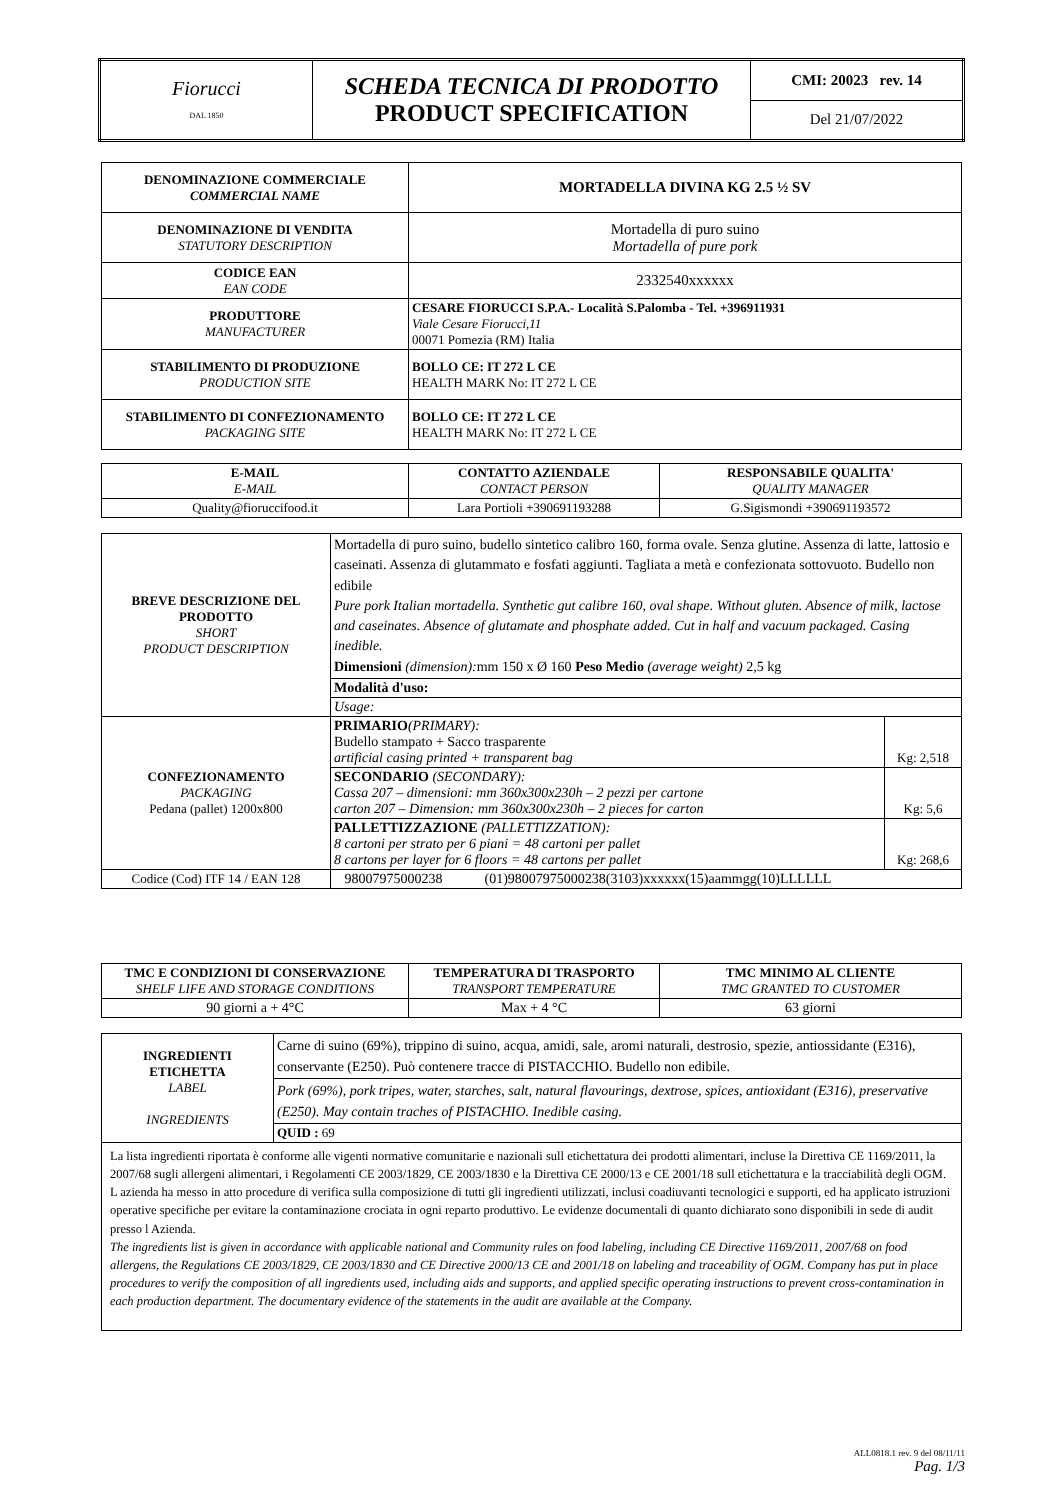| Fiorucci DAL 1850 | SCHEDA TECNICA DI PRODOTTO PRODUCT SPECIFICATION | CMI: 20023 rev. 14 |
| | | Del 21/07/2022 |
| DENOMINAZIONE COMMERCIALE COMMERCIAL NAME | MORTADELLA DIVINA KG 2.5 ½ SV |
| DENOMINAZIONE DI VENDITA STATUTORY DESCRIPTION | Mortadella di puro suino Mortadella of pure pork |
| CODICE EAN EAN CODE | 2332540xxxxxx |
| PRODUTTORE MANUFACTURER | CESARE FIORUCCI S.P.A.- Località S.Palomba - Tel. +396911931 Viale Cesare Fiorucci,11 00071 Pomezia (RM) Italia |
| STABILIMENTO DI PRODUZIONE PRODUCTION SITE | BOLLO CE: IT 272 L CE HEALTH MARK No: IT 272 L CE |
| STABILIMENTO DI CONFEZIONAMENTO PACKAGING SITE | BOLLO CE: IT 272 L CE HEALTH MARK No: IT 272 L CE |
| E-MAIL E-MAIL | CONTATTO AZIENDALE CONTACT PERSON | RESPONSABILE QUALITA' QUALITY MANAGER |
| Quality@fioruccifood.it | Lara Portioli +390691193288 | G.Sigismondi +390691193572 |
| BREVE DESCRIZIONE DEL PRODOTTO SHORT PRODUCT DESCRIPTION | Mortadella di puro suino, budello sintetico calibro 160, forma ovale. Senza glutine. Assenza di latte, lattosio e caseinati. Assenza di glutammato e fosfati aggiunti. Tagliata a metà e confezionata sottovuoto. Budello non edibile Pure pork Italian mortadella. Synthetic gut calibre 160, oval shape. Without gluten. Absence of milk, lactose and caseinates. Absence of glutamate and phosphate added. Cut in half and vacuum packaged. Casing inedible. Dimensioni (dimension): mm 150 x Ø 160 Peso Medio (average weight) 2,5 kg | |
| | Modalità d'uso: | |
| | Usage: | |
| CONFEZIONAMENTO PACKAGING Pedana (pallet) 1200x800 | PRIMARIO (PRIMARY): Budello stampato + Sacco trasparente artificial casing printed + transparent bag | Kg: 2,518 |
| | SECONDARIO (SECONDARY): Cassa 207 – dimensioni: mm 360x300x230h – 2 pezzi per cartone carton 207 – Dimension: mm 360x300x230h – 2 pieces for carton | Kg: 5,6 |
| | PALLETTIZZAZIONE (PALLETTIZZATION): 8 cartoni per strato per 6 piani = 48 cartoni per pallet 8 cartons per layer for 6 floors = 48 cartons per pallet | Kg: 268,6 |
| Codice (Cod) ITF 14 / EAN 128 | 98007975000238 (01)98007975000238(3103)xxxxxx(15)aammgg(10)LLLLLL | |
| TMC E CONDIZIONI DI CONSERVAZIONE SHELF LIFE AND STORAGE CONDITIONS | TEMPERATURA DI TRASPORTO TRANSPORT TEMPERATURE | TMC MINIMO AL CLIENTE TMC GRANTED TO CUSTOMER |
| 90 giorni a + 4°C | Max + 4 °C | 63 giorni |
| INGREDIENTI ETICHETTA LABEL INGREDIENTS | Carne di suino (69%), trippino di suino, acqua, amidi, sale, aromi naturali, destrosio, spezie, antiossidante (E316), conservante (E250). Può contenere tracce di PISTACCHIO. Budello non edibile. |
| | Pork (69%), pork tripes, water, starches, salt, natural flavourings, dextrose, spices, antioxidant (E316), preservative (E250). May contain traches of PISTACHIO. Inedible casing. |
| | QUID : 69 |
| La lista ingredienti riportata è conforme alle vigenti normative comunitarie e nazionali sull etichettatura dei prodotti alimentari, incluse la Direttiva CE 1169/2011, la 2007/68 sugli allergeni alimentari, i Regolamenti CE 2003/1829, CE 2003/1830 e la Direttiva CE 2000/13 e CE 2001/18 sull etichettatura e la tracciabilità degli OGM. L azienda ha messo in atto procedure di verifica sulla composizione di tutti gli ingredienti utilizzati, inclusi coadiuvanti tecnologici e supporti, ed ha applicato istruzioni operative specifiche per evitare la contaminazione crociata in ogni reparto produttivo. Le evidenze documentali di quanto dichiarato sono disponibili in sede di audit presso l Azienda. The ingredients list is given in accordance with applicable national and Community rules on food labeling, including CE Directive 1169/2011, 2007/68 on food allergens, the Regulations CE 2003/1829, CE 2003/1830 and CE Directive 2000/13 CE and 2001/18 on labeling and traceability of OGM. Company has put in place procedures to verify the composition of all ingredients used, including aids and supports, and applied specific operating instructions to prevent cross-contamination in each production department. The documentary evidence of the statements in the audit are available at the Company. | |
ALL0818.1 rev. 9 del 08/11/11
Pag. 1/3